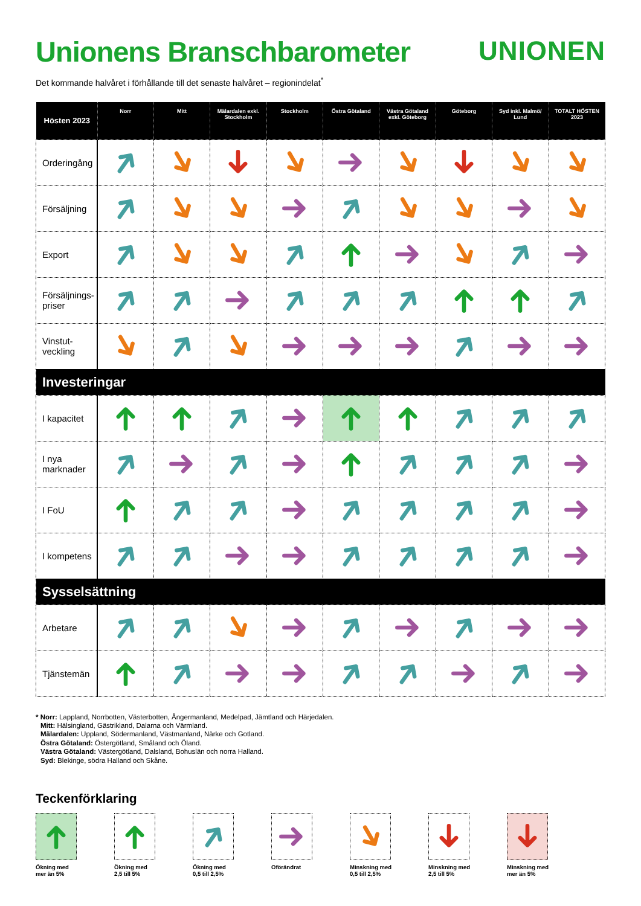Unionens Branschbarometer
UNIONEN
Det kommande halvåret i förhållande till det senaste halvåret – regionindelat<sup>*</sup>
| Hösten 2023 | Norr | Mitt | Mälardalen exkl. Stockholm | Stockholm | Östra Götaland | Västra Götaland exkl. Göteborg | Göteborg | Syd inkl. Malmö/ Lund | TOTALT HÖSTEN 2023 |
| --- | --- | --- | --- | --- | --- | --- | --- | --- | --- |
| Orderingång | | | | | | | | | |
| Försäljning | | | | | | | | | |
| Export | | | | | | | | | |
| Försäljnings- priser | | | | | | | | | |
| Vinstut- veckling | | | | | | | | | |
| Investeringar | | | | | | | | | |
| I kapacitet | | | | | | | | | |
| I nya marknader | | | | | | | | | |
| I FoU | | | | | | | | | |
| I kompetens | | | | | | | | | |
| Sysselsättning | | | | | | | | | |
| Arbetare | | | | | | | | | |
| Tjänstemän | | | | | | | | | |
* Norr: Lappland, Norrbotten, Västerbotten, Ångermanland, Medelpad, Jämtland och Härjedalen.
Mitt: Hälsingland, Gästrikland, Dalarna och Värmland.
Mälardalen: Uppland, Södermanland, Västmanland, Närke och Gotland.
Östra Götaland: Östergötland, Småland och Öland.
Västra Götaland: Västergötland, Dalsland, Bohuslän och norra Halland.
Syd: Blekinge, södra Halland och Skåne.
Teckenförklaring
Ökning med
mer än 5%
Ökning med
2,5 till 5%
Ökning med
0,5 till 2,5%
Oförändrat Minskning med
0,5 till 2,5%
Minskning med
2,5 till 5%
Minskning med
mer än 5%